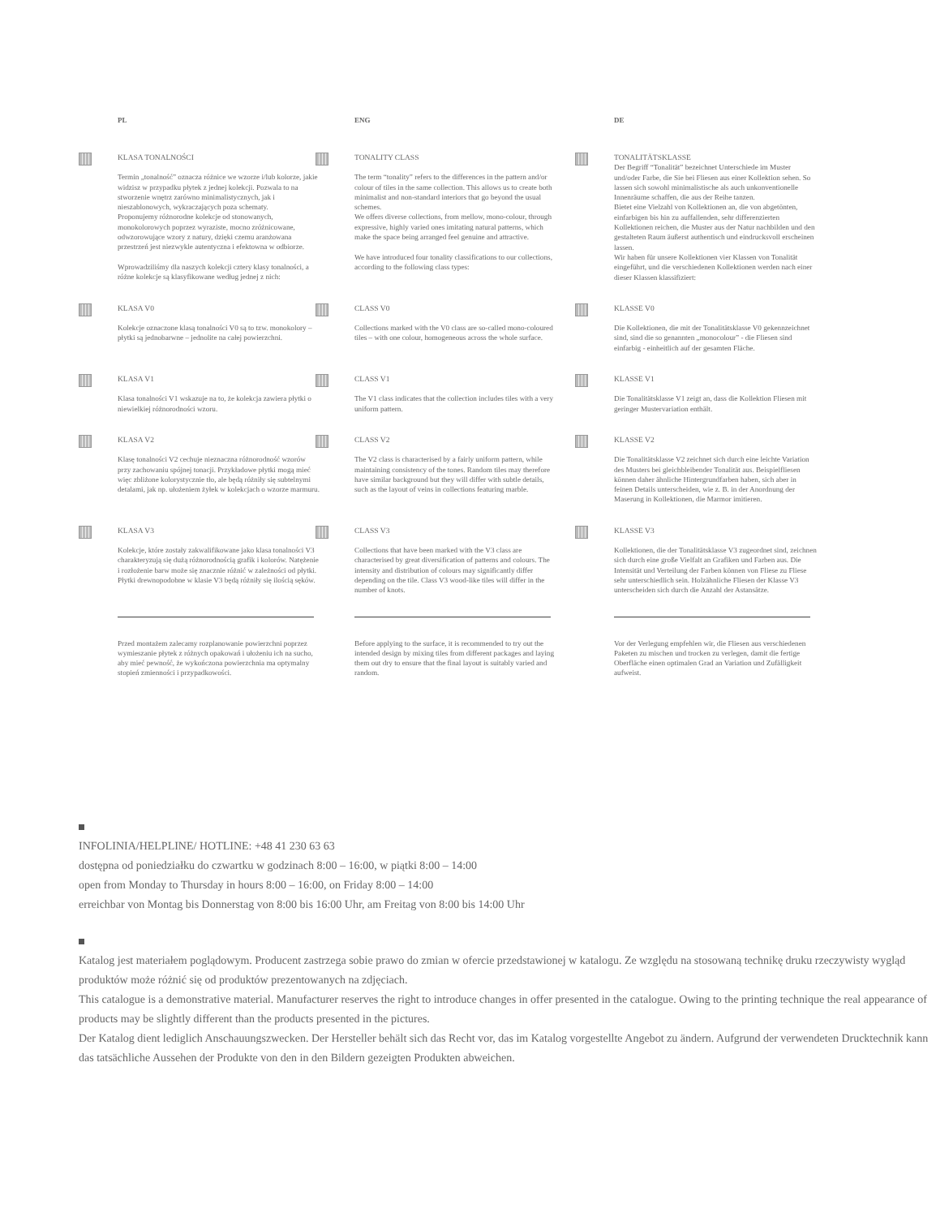PL ENG DE
KLASA TONALNOŚCI
Termin „tonalność” oznacza różnice we wzorze i/lub kolorze, jakie widzisz w przypadku płytek z jednej kolekcji. Pozwala to na stworzenie wnętrz zarówno minimalistycznych, jak i nieszablonowych, wykraczających poza schematy.
Proponujemy różnorodne kolekcje od stonowanych, monokolorowych poprzez wyraziste, mocno zróżnicowane, odwzorowujące wzory z natury, dzięki czemu aranżowana przestrzeń jest niezwykle autentyczna i efektowna w odbiorze.
Wprowadziliśmy dla naszych kolekcji cztery klasy tonalności, a różne kolekcje są klasyfikowane według jednej z nich:
TONALITY CLASS
The term “tonality” refers to the differences in the pattern and/or colour of tiles in the same collection. This allows us to create both minimalist and non-standard interiors that go beyond the usual schemes.
We offers diverse collections, from mellow, mono-colour, through expressive, highly varied ones imitating natural patterns, which make the space being arranged feel genuine and attractive.
We have introduced four tonality classifications to our collections, according to the following class types:
TONALITÄTSKLASSE
Der Begriff “Tonalität” bezeichnet Unterschiede im Muster und/oder Farbe, die Sie bei Fliesen aus einer Kollektion sehen. So lassen sich sowohl minimalistische als auch unkonventionelle Innenräume schaffen, die aus der Reihe tanzen.
Bietet eine Vielzahl von Kollektionen an, die von abgetönten, einfarbigen bis hin zu auffallenden, sehr differenzierten Kollektionen reichen, die Muster aus der Natur nachbilden und den gestalteten Raum äußerst authentisch und eindrucksvoll erscheinen lassen.
Wir haben für unsere Kollektionen vier Klassen von Tonalität eingeführt, und die verschiedenen Kollektionen werden nach einer dieser Klassen klassifiziert:
KLASA V0
Kolekcje oznaczone klasą tonalności V0 są to tzw. monokolory – płytki są jednobarwne – jednolite na całej powierzchni.
CLASS V0
Collections marked with the V0 class are so-called mono-coloured tiles – with one colour, homogeneous across the whole surface.
KLASSE V0
Die Kollektionen, die mit der Tonalitätsklasse V0 gekennzeichnet sind, sind die so genannten „monocolour” - die Fliesen sind einfarbig - einheitlich auf der gesamten Fläche.
KLASA V1
Klasa tonalności V1 wskazuje na to, że kolekcja zawiera płytki o niewielkiej różnorodności wzoru.
CLASS V1
The V1 class indicates that the collection includes tiles with a very uniform pattern.
KLASSE V1
Die Tonalitätsklasse V1 zeigt an, dass die Kollektion Fliesen mit geringer Mustervariation enthält.
KLASA V2
Klasę tonalności V2 cechuje nieznaczna różnorodność wzorów przy zachowaniu spójnej tonacji. Przykładowe płytki mogą mieć więc zbliżone kolorystycznie tło, ale będą różniły się subtelnymi detalami, jak np. ułożeniem żyłek w kolekcjach o wzorze marmuru.
CLASS V2
The V2 class is characterised by a fairly uniform pattern, while maintaining consistency of the tones. Random tiles may therefore have similar background but they will differ with subtle details, such as the layout of veins in collections featuring marble.
KLASSE V2
Die Tonalitätsklasse V2 zeichnet sich durch eine leichte Variation des Musters bei gleichbleibender Tonalität aus. Beispielfliesen können daher ähnliche Hintergrundfarben haben, sich aber in feinen Details unterscheiden, wie z. B. in der Anordnung der Maserung in Kollektionen, die Marmor imitieren.
KLASA V3
Kolekcje, które zostały zakwalifikowane jako klasa tonalności V3 charakteryzują się dużą różnorodnością grafik i kolorów. Natężenie i rozłożenie barw może się znacznie różnić w zależności od płytki. Płytki drewnopodobne w klasie V3 będą różniły się ilością sęków.
CLASS V3
Collections that have been marked with the V3 class are characterised by great diversification of patterns and colours. The intensity and distribution of colours may significantly differ depending on the tile. Class V3 wood-like tiles will differ in the number of knots.
KLASSE V3
Kollektionen, die der Tonalitätsklasse V3 zugeordnet sind, zeichnen sich durch eine große Vielfalt an Grafiken und Farben aus. Die Intensität und Verteilung der Farben können von Fliese zu Fliese sehr unterschiedlich sein. Holzähnliche Fliesen der Klasse V3 unterscheiden sich durch die Anzahl der Astansätze.
Przed montażem zalecamy rozplanowanie powierzchni poprzez wymieszanie płytek z różnych opakowań i ułożeniu ich na sucho, aby mieć pewność, że wykończona powierzchnia ma optymalny stopień zmienności i przypadkowości.
Before applying to the surface, it is recommended to try out the intended design by mixing tiles from different packages and laying them out dry to ensure that the final layout is suitably varied and random.
Vor der Verlegung empfehlen wir, die Fliesen aus verschiedenen Paketen zu mischen und trocken zu verlegen, damit die fertige Oberfläche einen optimalen Grad an Variation und Zufälligkeit aufweist.
INFOLINIA/HELPLINE/ HOTLINE: +48 41 230 63 63
dostępna od poniedziałku do czwartku w godzinach 8:00 – 16:00, w piątki 8:00 – 14:00
open from Monday to Thursday in hours 8:00 – 16:00, on Friday 8:00 – 14:00
erreichbar von Montag bis Donnerstag von 8:00 bis 16:00 Uhr, am Freitag von 8:00 bis 14:00 Uhr
Katalog jest materiałem poglądowym. Producent zastrzega sobie prawo do zmian w ofercie przedstawionej w katalogu. Ze względu na stosowaną technikę druku rzeczywisty wygląd produktów może różnić się od produktów prezentowanych na zdjęciach.
This catalogue is a demonstrative material. Manufacturer reserves the right to introduce changes in offer presented in the catalogue. Owing to the printing technique the real appearance of products may be slightly different than the products presented in the pictures.
Der Katalog dient lediglich Anschauungszwecken. Der Hersteller behält sich das Recht vor, das im Katalog vorgestellte Angebot zu ändern. Aufgrund der verwendeten Drucktechnik kann das tatsächliche Aussehen der Produkte von den in den Bildern gezeigten Produkten abweichen.